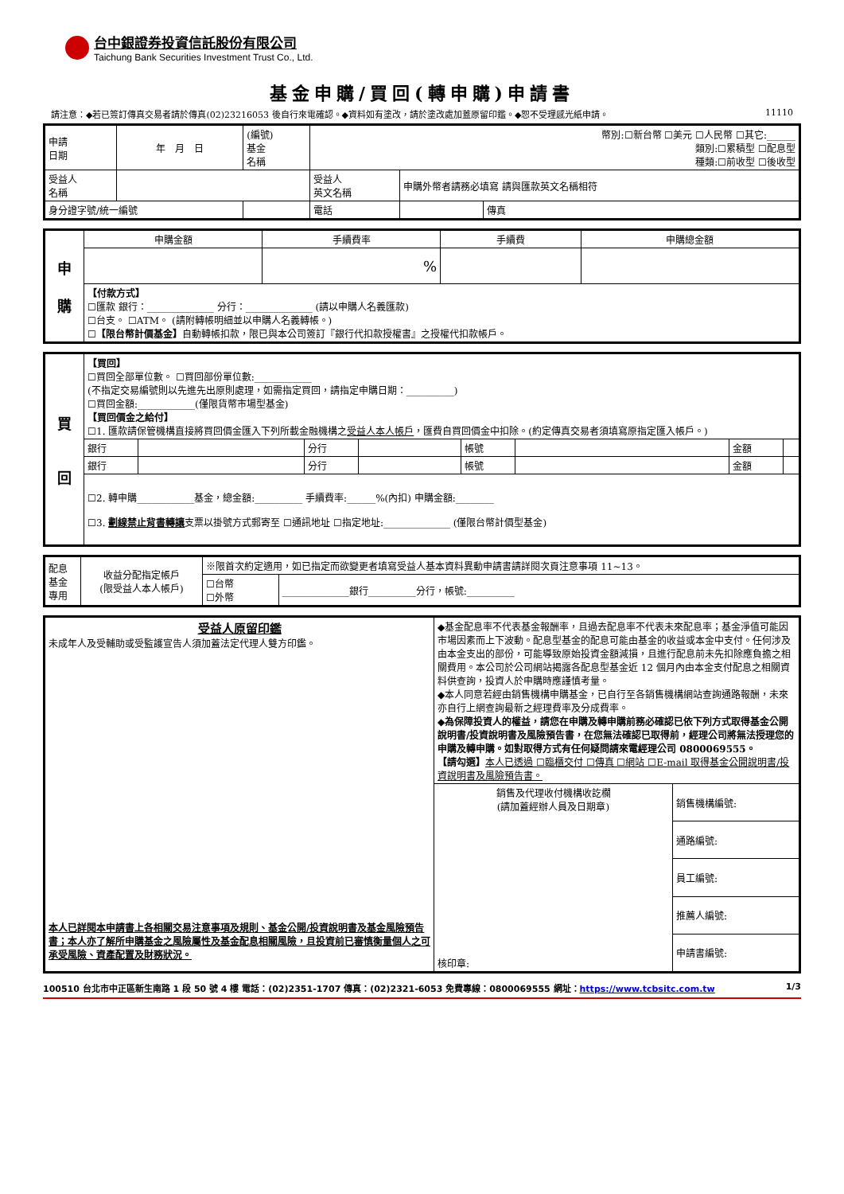台中銀證券投資信託股份有限公司
Taichung Bank Securities Investment Trust Co., Ltd.
基金申購/買回(轉申購)申請書
請注意：◆若已簽訂傳真交易者請於傳真(02)23216053 後自行來電確認。◆資料如有塗改，請於塗改處加蓋原留印鑑。◆恕不受理感光紙申請。 11110
| 申請 日期 | 年 月 日 | (編號) 基金 名稱 | 幣別:☐新台幣 ☐美元 ☐人民幣 ☐其它:______ 類別:☐累積型 ☐配息型 種類:☐前收型 ☐後收型 | | | |
| 受益人 名稱 | | | | 受益人 英文名稱 | 申購外幣者請務必填寫 請與匯款英文名稱相符 | |
| 身分證字號/統一編號 | | | | 電話 | | 傳真 |
| 申 購 | 申購金額 | 手續費率 | 手續費 | 申購總金額 |
| | | % | | |
| | 【付款方式】 ☐匯款 銀行：______________ 分行：______________ (請以申購人名義匯款) ☐台支。 ☐ATM。 (請附轉帳明細並以申購人名義轉帳。) ☐ 【限台幣計價基金】 自動轉帳扣款，限已與本公司簽訂『銀行代扣款授權書』之授權代扣款帳戶。 | | | |
| 買 回 | 【買回】 ☐買回全部單位數。 ☐買回部份單位數:____________ (不指定交易編號則以先進先出原則處理，如需指定買回，請指定申購日期：__________) ☐買回金額:____________(僅限貨幣市場型基金) 【買回價金之給付】 ☐1. 匯款請保管機構直接將買回價金匯入下列所載金融機構之 受益人本人帳戶 ，匯費自買回價金中扣除。(約定傳真交易者須填寫原指定匯入帳戶。) | | | | | | | |
| | 銀行 | | 分行 | | 帳號 | | 金額 | |
| | 銀行 | | 分行 | | 帳號 | | 金額 | |
| | ☐2. 轉申購____________基金，總金額:__________ 手續費率:______%(內扣) 申購金額:________ ☐3. 劃線禁止背書轉讓 支票以掛號方式郵寄至 ☐通訊地址 ☐指定地址:______________ (僅限台幣計價型基金) | | | | | | | |
| 配息 基金 專用 | 收益分配指定帳戶 (限受益人本人帳戶) | ※限首次約定適用，如已指定而欲變更者填寫受益人基本資料異動申請書請詳閱次頁注意事項 11~13。 | |
| | | ☐台幣 ☐外幣 | ______________銀行__________分行，帳號:__________ |
| 受益人原留印鑑 未成年人及受輔助或受監護宣告人須加蓋法定代理人雙方印鑑。 本人已詳閱本申請書上各相關交易注意事項及規則、基金公開/投資說明書及基金風險預告書；本人亦了解所申購基金之風險屬性及基金配息相關風險，且投資前已審慎衡量個人之可承受風險、資產配置及財務狀況。 | ◆基金配息率不代表基金報酬率，且過去配息率不代表未來配息率；基金淨值可能因市場因素而上下波動。配息型基金的配息可能由基金的收益或本金中支付。任何涉及由本金支出的部份，可能導致原始投資金額減損，且進行配息前未先扣除應負擔之相關費用。本公司於公司網站揭露各配息型基金近 12 個月內由本金支付配息之相關資料供查詢，投資人於申購時應謹慎考量。 ◆本人同意若經由銷售機構申購基金，已自行至各銷售機構網站查詢通路報酬，未來亦自行上網查詢最新之經理費率及分成費率。 ◆為保障投資人的權益，請您在申購及轉申購前務必確認已依下列方式取得基金公開說明書/投資說明書及風險預告書，在您無法確認已取得前，經理公司將無法授理您的申購及轉申購。如對取得方式有任何疑問請來電經理公司 0800069555。 【請勾選】 本人已透過 ☐臨櫃交付 ☐傳真 ☐網站 ☐E-mail 取得基金公開說明書/投資說明書及風險預告書。 | |
| | 銷售及代理收付機構收訖欄 (請加蓋經辦人員及日期章) 核印章: | 銷售機構編號: |
| | | 通路編號: |
| | | 員工編號: |
| | | 推薦人編號: |
| | | 申請書編號: |
100510 台北市中正區新生南路 1 段 50 號 4 樓 電話：(02)2351-1707 傳真：(02)2321-6053 免費專線：0800069555 網址：https://www.tcbsitc.com.tw 1/3